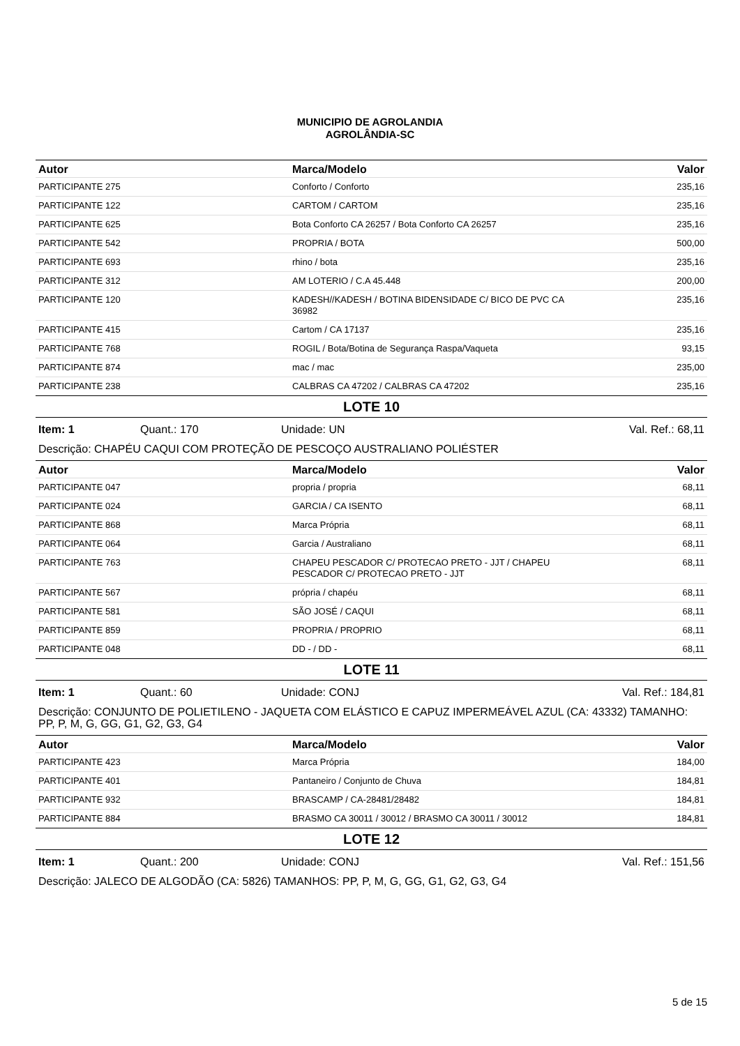MUNICIPIO DE AGROLANDIA
AGROLÂNDIA-SC
| Autor | Marca/Modelo | Valor |
| --- | --- | --- |
| PARTICIPANTE 275 | Conforto / Conforto | 235,16 |
| PARTICIPANTE 122 | CARTOM / CARTOM | 235,16 |
| PARTICIPANTE 625 | Bota Conforto CA 26257 / Bota Conforto CA 26257 | 235,16 |
| PARTICIPANTE 542 | PROPRIA / BOTA | 500,00 |
| PARTICIPANTE 693 | rhino / bota | 235,16 |
| PARTICIPANTE 312 | AM LOTERIO / C.A 45.448 | 200,00 |
| PARTICIPANTE 120 | KADESH//KADESH / BOTINA BIDENSIDADE C/ BICO DE PVC CA 36982 | 235,16 |
| PARTICIPANTE 415 | Cartom / CA 17137 | 235,16 |
| PARTICIPANTE 768 | ROGIL / Bota/Botina de Segurança Raspa/Vaqueta | 93,15 |
| PARTICIPANTE 874 | mac / mac | 235,00 |
| PARTICIPANTE 238 | CALBRAS CA 47202 / CALBRAS CA 47202 | 235,16 |
LOTE 10
Item: 1 Quant.: 170 Unidade: UN Val. Ref.: 68,11
Descrição: CHAPÉU CAQUI COM PROTEÇÃO DE PESCOÇO AUSTRALIANO POLIÉSTER
| Autor | Marca/Modelo | Valor |
| --- | --- | --- |
| PARTICIPANTE 047 | propria / propria | 68,11 |
| PARTICIPANTE 024 | GARCIA / CA ISENTO | 68,11 |
| PARTICIPANTE 868 | Marca Própria | 68,11 |
| PARTICIPANTE 064 | Garcia / Australiano | 68,11 |
| PARTICIPANTE 763 | CHAPEU PESCADOR C/ PROTECAO PRETO - JJT / CHAPEU PESCADOR C/ PROTECAO PRETO - JJT | 68,11 |
| PARTICIPANTE 567 | própria / chapéu | 68,11 |
| PARTICIPANTE 581 | SÃO JOSÉ / CAQUI | 68,11 |
| PARTICIPANTE 859 | PROPRIA / PROPRIO | 68,11 |
| PARTICIPANTE 048 | DD - / DD - | 68,11 |
LOTE 11
Item: 1 Quant.: 60 Unidade: CONJ Val. Ref.: 184,81
Descrição: CONJUNTO DE POLIETILENO - JAQUETA COM ELÁSTICO E CAPUZ IMPERMEÁVEL AZUL (CA: 43332) TAMANHO: PP, P, M, G, GG, G1, G2, G3, G4
| Autor | Marca/Modelo | Valor |
| --- | --- | --- |
| PARTICIPANTE 423 | Marca Própria | 184,00 |
| PARTICIPANTE 401 | Pantaneiro / Conjunto de Chuva | 184,81 |
| PARTICIPANTE 932 | BRASCAMP / CA-28481/28482 | 184,81 |
| PARTICIPANTE 884 | BRASMO CA 30011 / 30012 / BRASMO CA 30011 / 30012 | 184,81 |
LOTE 12
Item: 1 Quant.: 200 Unidade: CONJ Val. Ref.: 151,56
Descrição: JALECO DE ALGODÃO (CA: 5826) TAMANHOS: PP, P, M, G, GG, G1, G2, G3, G4
5 de 15